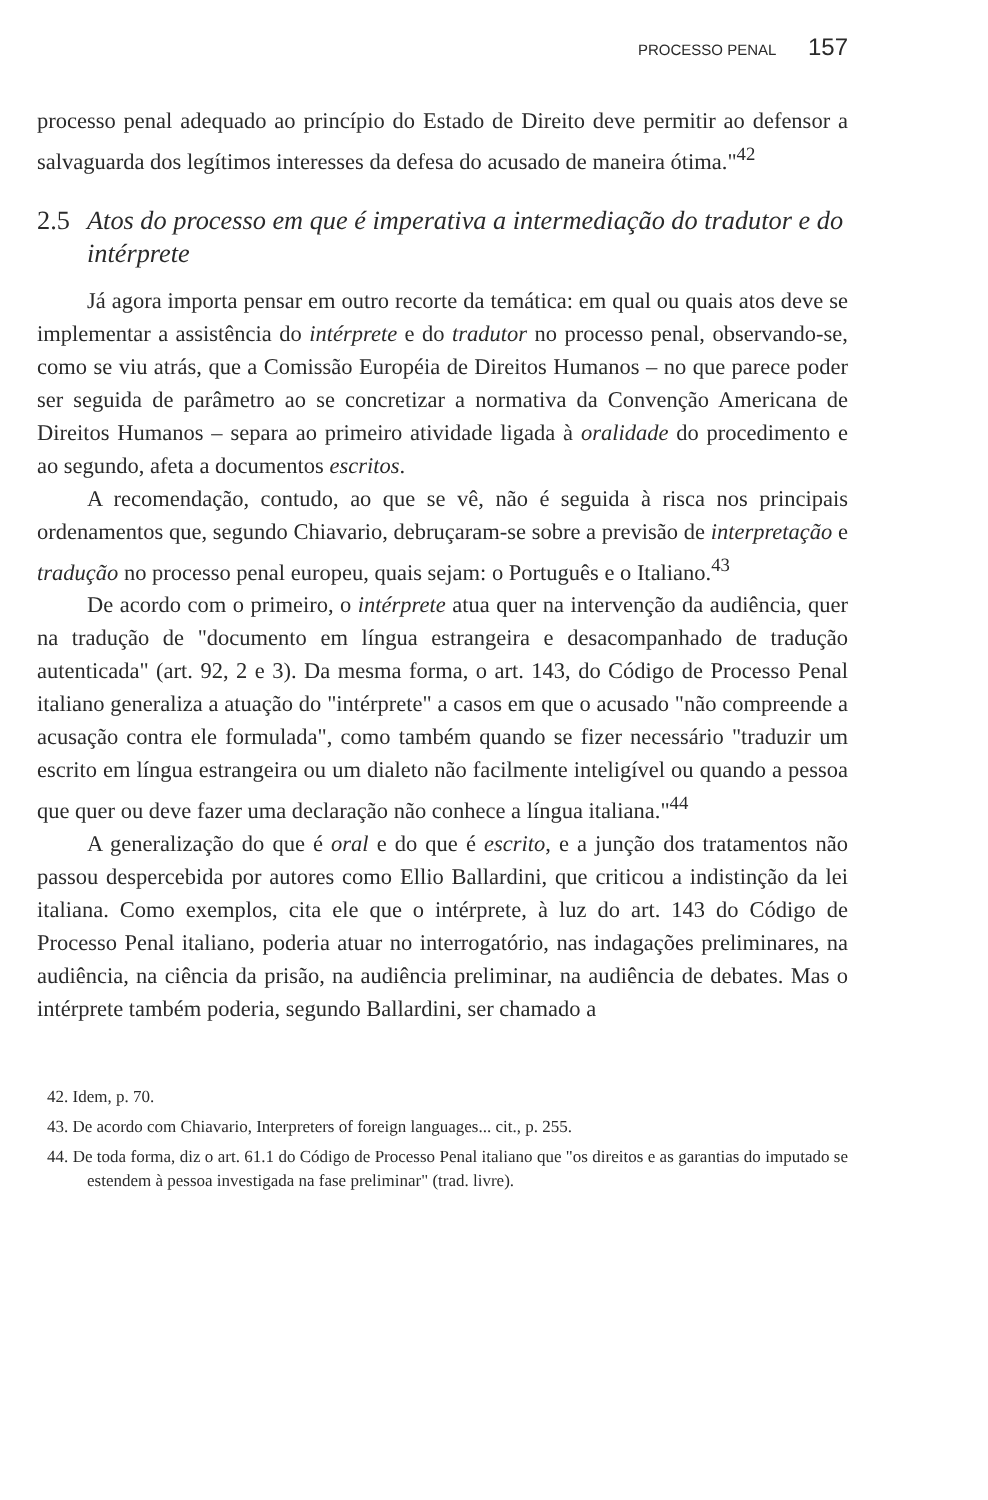PROCESSO PENAL 157
processo penal adequado ao princípio do Estado de Direito deve permitir ao defensor a salvaguarda dos legítimos interesses da defesa do acusado de maneira ótima."<sup>42</sup>
2.5 Atos do processo em que é imperativa a intermediação do tradutor e do intérprete
Já agora importa pensar em outro recorte da temática: em qual ou quais atos deve se implementar a assistência do intérprete e do tradutor no processo penal, observando-se, como se viu atrás, que a Comissão Européia de Direitos Humanos – no que parece poder ser seguida de parâmetro ao se concretizar a normativa da Convenção Americana de Direitos Humanos – separa ao primeiro atividade ligada à oralidade do procedimento e ao segundo, afeta a documentos escritos.
A recomendação, contudo, ao que se vê, não é seguida à risca nos principais ordenamentos que, segundo Chiavario, debruçaram-se sobre a previsão de interpretação e tradução no processo penal europeu, quais sejam: o Português e o Italiano.<sup>43</sup>
De acordo com o primeiro, o intérprete atua quer na intervenção da audiência, quer na tradução de "documento em língua estrangeira e desacompanhado de tradução autenticada" (art. 92, 2 e 3). Da mesma forma, o art. 143, do Código de Processo Penal italiano generaliza a atuação do "intérprete" a casos em que o acusado "não compreende a acusação contra ele formulada", como também quando se fizer necessário "traduzir um escrito em língua estrangeira ou um dialeto não facilmente inteligível ou quando a pessoa que quer ou deve fazer uma declaração não conhece a língua italiana."<sup>44</sup>
A generalização do que é oral e do que é escrito, e a junção dos tratamentos não passou despercebida por autores como Ellio Ballardini, que criticou a indistinção da lei italiana. Como exemplos, cita ele que o intérprete, à luz do art. 143 do Código de Processo Penal italiano, poderia atuar no interrogatório, nas indagações preliminares, na audiência, na ciência da prisão, na audiência preliminar, na audiência de debates. Mas o intérprete também poderia, segundo Ballardini, ser chamado a
42. Idem, p. 70.
43. De acordo com Chiavario, Interpreters of foreign languages... cit., p. 255.
44. De toda forma, diz o art. 61.1 do Código de Processo Penal italiano que "os direitos e as garantias do imputado se estendem à pessoa investigada na fase preliminar" (trad. livre).